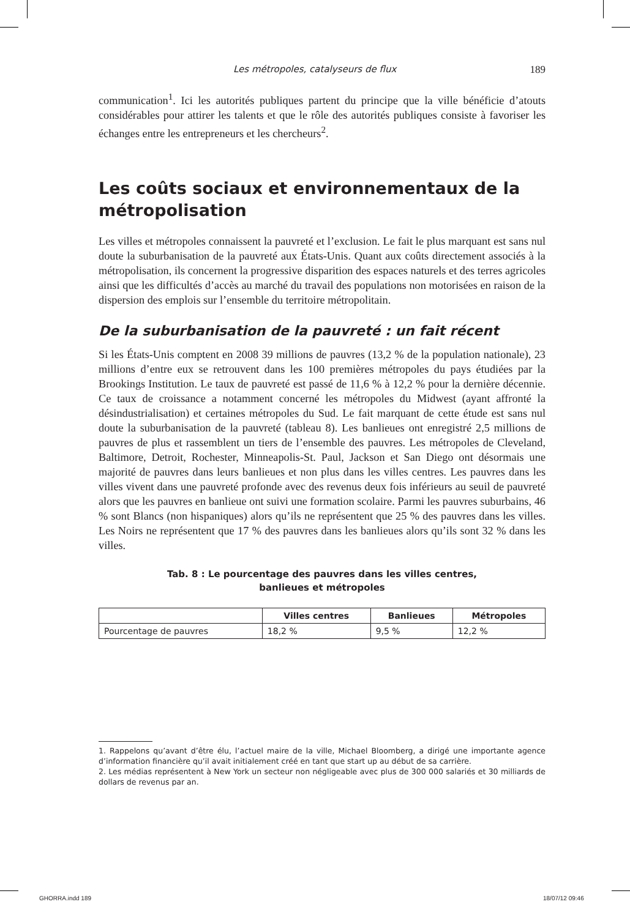Les métropoles, catalyseurs de flux 189
communication<sup>1</sup>. Ici les autorités publiques partent du principe que la ville bénéficie d’atouts considérables pour attirer les talents et que le rôle des autorités publiques consiste à favoriser les échanges entre les entrepreneurs et les chercheurs<sup>2</sup>.
Les coûts sociaux et environnementaux de la métropolisation
Les villes et métropoles connaissent la pauvreté et l’exclusion. Le fait le plus marquant est sans nul doute la suburbanisation de la pauvreté aux États-Unis. Quant aux coûts directement associés à la métropolisation, ils concernent la progressive disparition des espaces naturels et des terres agricoles ainsi que les difficultés d’accès au marché du travail des populations non motorisées en raison de la dispersion des emplois sur l’ensemble du territoire métropolitain.
De la suburbanisation de la pauvreté : un fait récent
Si les États-Unis comptent en 2008 39 millions de pauvres (13,2 % de la population nationale), 23 millions d’entre eux se retrouvent dans les 100 premières métropoles du pays étudiées par la Brookings Institution. Le taux de pauvreté est passé de 11,6 % à 12,2 % pour la dernière décennie. Ce taux de croissance a notamment concerné les métropoles du Midwest (ayant affronté la désindustrialisation) et certaines métropoles du Sud. Le fait marquant de cette étude est sans nul doute la suburbanisation de la pauvreté (tableau 8). Les banlieues ont enregistré 2,5 millions de pauvres de plus et rassemblent un tiers de l’ensemble des pauvres. Les métropoles de Cleveland, Baltimore, Detroit, Rochester, Minneapolis-St. Paul, Jackson et San Diego ont désormais une majorité de pauvres dans leurs banlieues et non plus dans les villes centres. Les pauvres dans les villes vivent dans une pauvreté profonde avec des revenus deux fois inférieurs au seuil de pauvreté alors que les pauvres en banlieue ont suivi une formation scolaire. Parmi les pauvres suburbains, 46 % sont Blancs (non hispaniques) alors qu’ils ne représentent que 25 % des pauvres dans les villes. Les Noirs ne représentent que 17 % des pauvres dans les banlieues alors qu’ils sont 32 % dans les villes.
Tab. 8 : Le pourcentage des pauvres dans les villes centres,
banlieues et métropoles
| | Villes centres | Banlieues | Métropoles |
| --- | --- | --- | --- |
| Pourcentage de pauvres | 18,2 % | 9,5 % | 12,2 % |
1. Rappelons qu’avant d’être élu, l’actuel maire de la ville, Michael Bloomberg, a dirigé une importante agence d’information financière qu’il avait initialement créé en tant que start up au début de sa carrière.
2. Les médias représentent à New York un secteur non négligeable avec plus de 300 000 salariés et 30 milliards de dollars de revenus par an.
GHORRA.indd 189 18/07/12 09:46